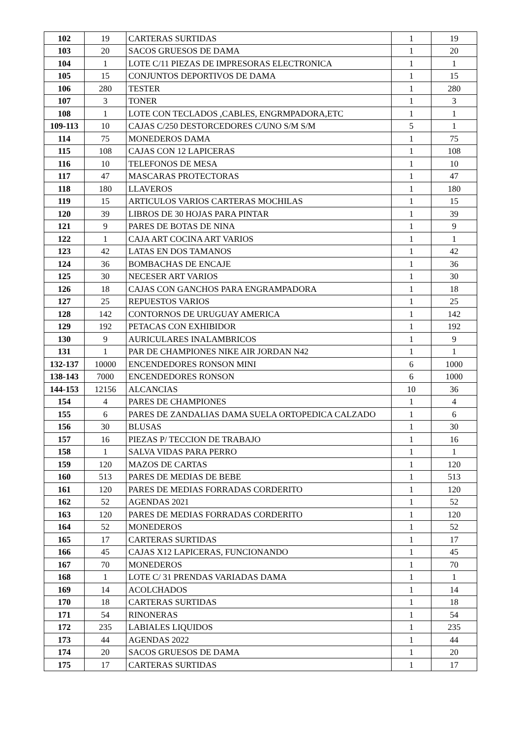| 102 | 19 | CARTERAS SURTIDAS | 1 | 19 |
| 103 | 20 | SACOS GRUESOS DE DAMA | 1 | 20 |
| 104 | 1 | LOTE C/11 PIEZAS DE IMPRESORAS ELECTRONICA | 1 | 1 |
| 105 | 15 | CONJUNTOS DEPORTIVOS DE DAMA | 1 | 15 |
| 106 | 280 | TESTER | 1 | 280 |
| 107 | 3 | TONER | 1 | 3 |
| 108 | 1 | LOTE CON TECLADOS ,CABLES, ENGRMPADORA,ETC | 1 | 1 |
| 109-113 | 10 | CAJAS C/250 DESTORCEDORES C/UNO S/M S/M | 5 | 1 |
| 114 | 75 | MONEDEROS DAMA | 1 | 75 |
| 115 | 108 | CAJAS CON 12 LAPICERAS | 1 | 108 |
| 116 | 10 | TELEFONOS DE MESA | 1 | 10 |
| 117 | 47 | MASCARAS PROTECTORAS | 1 | 47 |
| 118 | 180 | LLAVEROS | 1 | 180 |
| 119 | 15 | ARTICULOS VARIOS CARTERAS MOCHILAS | 1 | 15 |
| 120 | 39 | LIBROS DE 30 HOJAS PARA PINTAR | 1 | 39 |
| 121 | 9 | PARES DE BOTAS DE NINA | 1 | 9 |
| 122 | 1 | CAJA ART COCINA ART VARIOS | 1 | 1 |
| 123 | 42 | LATAS EN DOS TAMANOS | 1 | 42 |
| 124 | 36 | BOMBACHAS DE ENCAJE | 1 | 36 |
| 125 | 30 | NECESER ART VARIOS | 1 | 30 |
| 126 | 18 | CAJAS CON GANCHOS PARA ENGRAMPADORA | 1 | 18 |
| 127 | 25 | REPUESTOS VARIOS | 1 | 25 |
| 128 | 142 | CONTORNOS DE URUGUAY AMERICA | 1 | 142 |
| 129 | 192 | PETACAS CON EXHIBIDOR | 1 | 192 |
| 130 | 9 | AURICULARES INALAMBRICOS | 1 | 9 |
| 131 | 1 | PAR DE CHAMPIONES NIKE AIR JORDAN N42 | 1 | 1 |
| 132-137 | 10000 | ENCENDEDORES RONSON MINI | 6 | 1000 |
| 138-143 | 7000 | ENCENDEDORES RONSON | 6 | 1000 |
| 144-153 | 12156 | ALCANCIAS | 10 | 36 |
| 154 | 4 | PARES DE CHAMPIONES | 1 | 4 |
| 155 | 6 | PARES DE ZANDALIAS DAMA SUELA ORTOPEDICA CALZADO | 1 | 6 |
| 156 | 30 | BLUSAS | 1 | 30 |
| 157 | 16 | PIEZAS P/ TECCION DE TRABAJO | 1 | 16 |
| 158 | 1 | SALVA VIDAS PARA PERRO | 1 | 1 |
| 159 | 120 | MAZOS DE CARTAS | 1 | 120 |
| 160 | 513 | PARES DE MEDIAS DE BEBE | 1 | 513 |
| 161 | 120 | PARES DE MEDIAS FORRADAS CORDERITO | 1 | 120 |
| 162 | 52 | AGENDAS 2021 | 1 | 52 |
| 163 | 120 | PARES DE MEDIAS FORRADAS CORDERITO | 1 | 120 |
| 164 | 52 | MONEDEROS | 1 | 52 |
| 165 | 17 | CARTERAS SURTIDAS | 1 | 17 |
| 166 | 45 | CAJAS X12 LAPICERAS, FUNCIONANDO | 1 | 45 |
| 167 | 70 | MONEDEROS | 1 | 70 |
| 168 | 1 | LOTE C/ 31 PRENDAS VARIADAS DAMA | 1 | 1 |
| 169 | 14 | ACOLCHADOS | 1 | 14 |
| 170 | 18 | CARTERAS SURTIDAS | 1 | 18 |
| 171 | 54 | RINONERAS | 1 | 54 |
| 172 | 235 | LABIALES LIQUIDOS | 1 | 235 |
| 173 | 44 | AGENDAS 2022 | 1 | 44 |
| 174 | 20 | SACOS GRUESOS DE DAMA | 1 | 20 |
| 175 | 17 | CARTERAS SURTIDAS | 1 | 17 |